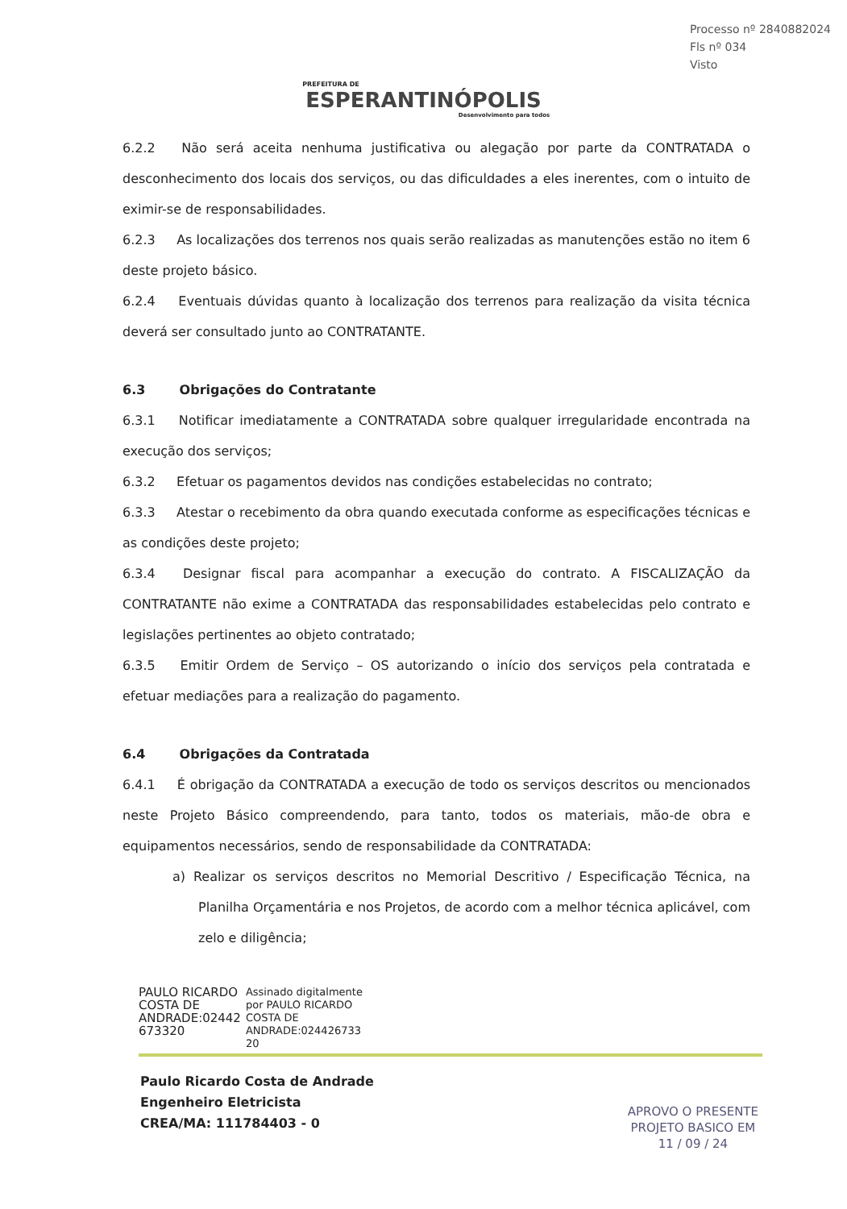Processo nº 2840882024
Fls nº 034
Visto
PREFEITURA DE
ESPERANTINÓPOLIS
Desenvolvimento para todos
6.2.2 Não será aceita nenhuma justificativa ou alegação por parte da CONTRATADA o desconhecimento dos locais dos serviços, ou das dificuldades a eles inerentes, com o intuito de eximir-se de responsabilidades.
6.2.3 As localizações dos terrenos nos quais serão realizadas as manutenções estão no item 6 deste projeto básico.
6.2.4 Eventuais dúvidas quanto à localização dos terrenos para realização da visita técnica deverá ser consultado junto ao CONTRATANTE.
6.3 Obrigações do Contratante
6.3.1 Notificar imediatamente a CONTRATADA sobre qualquer irregularidade encontrada na execução dos serviços;
6.3.2 Efetuar os pagamentos devidos nas condições estabelecidas no contrato;
6.3.3 Atestar o recebimento da obra quando executada conforme as especificações técnicas e as condições deste projeto;
6.3.4 Designar fiscal para acompanhar a execução do contrato. A FISCALIZAÇÃO da CONTRATANTE não exime a CONTRATADA das responsabilidades estabelecidas pelo contrato e legislações pertinentes ao objeto contratado;
6.3.5 Emitir Ordem de Serviço – OS autorizando o início dos serviços pela contratada e efetuar mediações para a realização do pagamento.
6.4 Obrigações da Contratada
6.4.1 É obrigação da CONTRATADA a execução de todo os serviços descritos ou mencionados neste Projeto Básico compreendendo, para tanto, todos os materiais, mão-de obra e equipamentos necessários, sendo de responsabilidade da CONTRATADA:
a) Realizar os serviços descritos no Memorial Descritivo / Especificação Técnica, na Planilha Orçamentária e nos Projetos, de acordo com a melhor técnica aplicável, com zelo e diligência;
PAULO RICARDO
COSTA DE
ANDRADE:02442
673320
Assinado digitalmente
por PAULO RICARDO
COSTA DE
ANDRADE:024426733
20
Paulo Ricardo Costa de Andrade
Engenheiro Eletricista
CREA/MA: 111784403 - 0
APROVO O PRESENTE
PROJETO BASICO EM
11 / 09 / 24